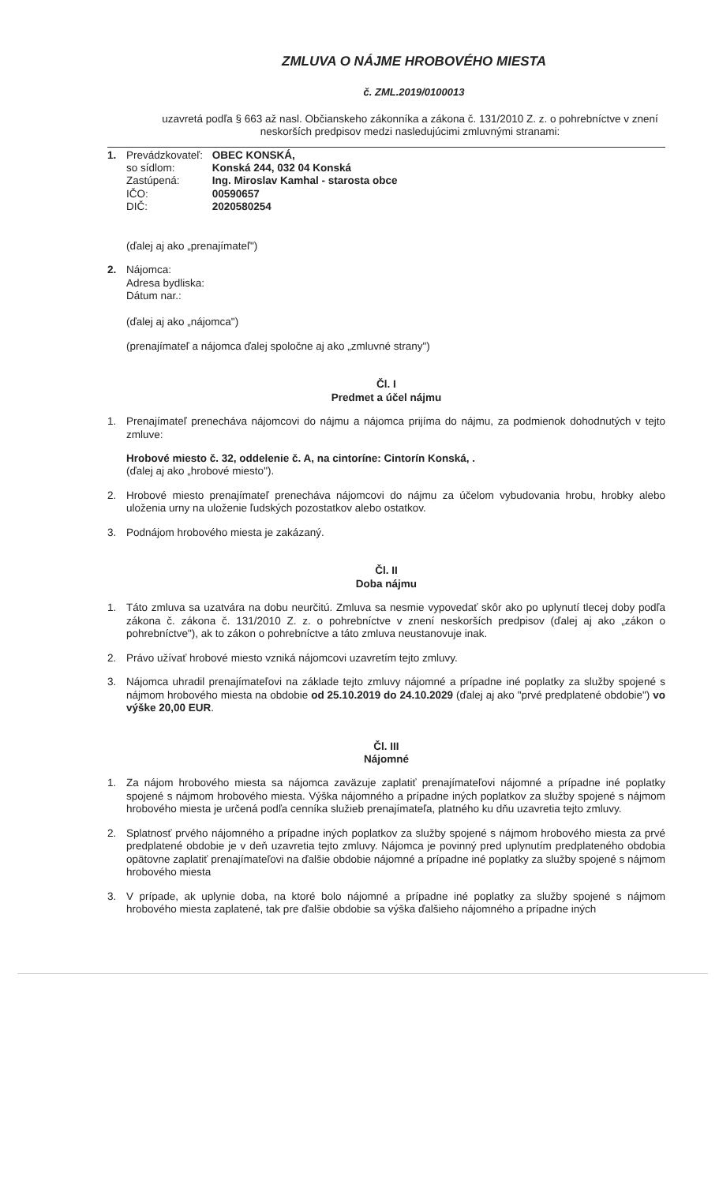ZMLUVA O NÁJME HROBOVÉHO MIESTA
č. ZML.2019/0100013
uzavretá podľa § 663 až nasl. Občianskeho zákonníka a zákona č. 131/2010 Z. z. o pohrebníctve v znení neskorších predpisov medzi nasledujúcimi zmluvnými stranami:
1. Prevádzkovateľ: OBEC KONSKÁ,
so sídlom: Konská 244, 032 04 Konská
Zastúpená: Ing. Miroslav Kamhal - starosta obce
IČO: 00590657
DIČ: 2020580254
(ďalej aj ako „prenajímateľ")
2. Nájomca:
Adresa bydliska:
Dátum nar.:
(ďalej aj ako „nájomca")
(prenajímateľ a nájomca ďalej spoločne aj ako „zmluvné strany")
Čl. I
Predmet a účel nájmu
1. Prenajímateľ prenecháva nájomcovi do nájmu a nájomca prijíma do nájmu, za podmienok dohodnutých v tejto zmluve:
Hrobové miesto č. 32, oddelenie č. A, na cintoríne: Cintorín Konská, .
(ďalej aj ako „hrobové miesto").
2. Hrobové miesto prenajímateľ prenecháva nájomcovi do nájmu za účelom vybudovania hrobu, hrobky alebo uloženia urny na uloženie ľudských pozostatkov alebo ostatkov.
3. Podnájom hrobového miesta je zakázaný.
Čl. II
Doba nájmu
1. Táto zmluva sa uzatvára na dobu neurčitú. Zmluva sa nesmie vypovedať skôr ako po uplynutí tlecej doby podľa zákona č. zákona č. 131/2010 Z. z. o pohrebníctve v znení neskorších predpisov (ďalej aj ako „zákon o pohrebníctve"), ak to zákon o pohrebníctve a táto zmluva neustanovuje inak.
2. Právo užívať hrobové miesto vzniká nájomcovi uzavretím tejto zmluvy.
3. Nájomca uhradil prenajímateľovi na základe tejto zmluvy nájomné a prípadne iné poplatky za služby spojené s nájmom hrobového miesta na obdobie od 25.10.2019 do 24.10.2029 (ďalej aj ako "prvé predplatené obdobie") vo výške 20,00 EUR.
Čl. III
Nájomné
1. Za nájom hrobového miesta sa nájomca zaväzuje zaplatiť prenajímateľovi nájomné a prípadne iné poplatky spojené s nájmom hrobového miesta. Výška nájomného a prípadne iných poplatkov za služby spojené s nájmom hrobového miesta je určená podľa cenníka služieb prenajímateľa, platného ku dňu uzavretia tejto zmluvy.
2. Splatnosť prvého nájomného a prípadne iných poplatkov za služby spojené s nájmom hrobového miesta za prvé predplatené obdobie je v deň uzavretia tejto zmluvy. Nájomca je povinný pred uplynutím predplateného obdobia opätovne zaplatiť prenajímateľovi na ďalšie obdobie nájomné a prípadne iné poplatky za služby spojené s nájmom hrobového miesta
3. V prípade, ak uplynie doba, na ktoré bolo nájomné a prípadne iné poplatky za služby spojené s nájmom hrobového miesta zaplatené, tak pre ďalšie obdobie sa výška ďalšieho nájomného a prípadne iných